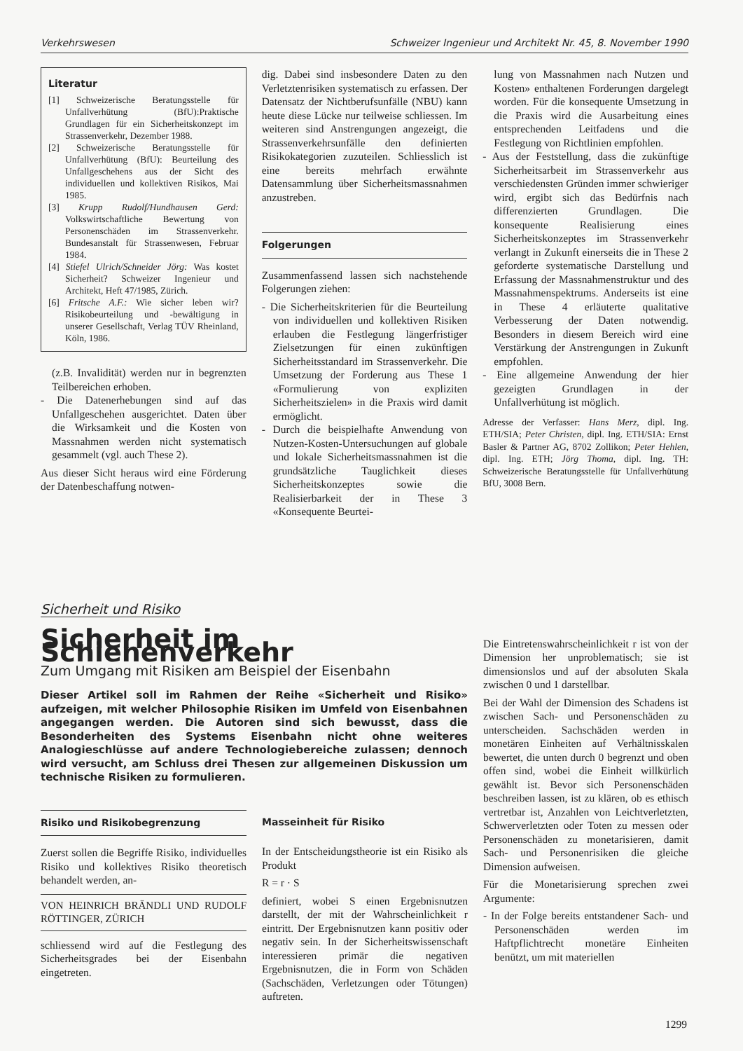Verkehrswesen Schweizer Ingenieur und Architekt Nr. 45, 8. November 1990
Literatur
[1] Schweizerische Beratungsstelle für Unfallverhütung (BfU):Praktische Grundlagen für ein Sicherheitskonzept im Strassenverkehr, Dezember 1988.
[2] Schweizerische Beratungsstelle für Unfallverhütung (BfU): Beurteilung des Unfallgeschehens aus der Sicht des individuellen und kollektiven Risikos, Mai 1985.
[3] Krupp Rudolf/Hundhausen Gerd: Volkswirtschaftliche Bewertung von Personenschäden im Strassenverkehr. Bundesanstalt für Strassenwesen, Februar 1984.
[4] Stiefel Ulrich/Schneider Jörg: Was kostet Sicherheit? Schweizer Ingenieur und Architekt, Heft 47/1985, Zürich.
[6] Fritsche A.F.: Wie sicher leben wir? Risikobeurteilung und -bewältigung in unserer Gesellschaft, Verlag TÜV Rheinland, Köln, 1986.
(z.B. Invalidität) werden nur in begrenzten Teilbereichen erhoben.
- Die Datenerhebungen sind auf das Unfallgeschehen ausgerichtet. Daten über die Wirksamkeit und die Kosten von Massnahmen werden nicht systematisch gesammelt (vgl. auch These 2).
Aus dieser Sicht heraus wird eine Förderung der Datenbeschaffung notwen-
dig. Dabei sind insbesondere Daten zu den Verletztenrisiken systematisch zu erfassen. Der Datensatz der Nichtberufsunfälle (NBU) kann heute diese Lücke nur teilweise schliessen. Im weiteren sind Anstrengungen angezeigt, die Strassenverkehrsunfälle den definierten Risikokategorien zuzuteilen. Schliesslich ist eine bereits mehrfach erwähnte Datensammlung über Sicherheitsmassnahmen anzustreben.
Folgerungen
Zusammenfassend lassen sich nachstehende Folgerungen ziehen:
- Die Sicherheitskriterien für die Beurteilung von individuellen und kollektiven Risiken erlauben die Festlegung längerfristiger Zielsetzungen für einen zukünftigen Sicherheitsstandard im Strassenverkehr. Die Umsetzung der Forderung aus These 1 «Formulierung von expliziten Sicherheitszielen» in die Praxis wird damit ermöglicht.
- Durch die beispielhafte Anwendung von Nutzen-Kosten-Untersuchungen auf globale und lokale Sicherheitsmassnahmen ist die grundsätzliche Tauglichkeit dieses Sicherheitskonzeptes sowie die Realisierbarkeit der in These 3 «Konsequente Beurtei-
lung von Massnahmen nach Nutzen und Kosten» enthaltenen Forderungen dargelegt worden. Für die konsequente Umsetzung in die Praxis wird die Ausarbeitung eines entsprechenden Leitfadens und die Festlegung von Richtlinien empfohlen.
- Aus der Feststellung, dass die zukünftige Sicherheitsarbeit im Strassenverkehr aus verschiedensten Gründen immer schwieriger wird, ergibt sich das Bedürfnis nach differenzierten Grundlagen. Die konsequente Realisierung eines Sicherheitskonzeptes im Strassenverkehr verlangt in Zukunft einerseits die in These 2 geforderte systematische Darstellung und Erfassung der Massnahmenstruktur und des Massnahmenspektrums. Anderseits ist eine in These 4 erläuterte qualitative Verbesserung der Daten notwendig. Besonders in diesem Bereich wird eine Verstärkung der Anstrengungen in Zukunft empfohlen.
- Eine allgemeine Anwendung der hier gezeigten Grundlagen in der Unfallverhütung ist möglich.
Adresse der Verfasser: Hans Merz, dipl. Ing. ETH/SIA; Peter Christen, dipl. Ing. ETH/SIA: Ernst Basler & Partner AG, 8702 Zollikon; Peter Hehlen, dipl. Ing. ETH; Jörg Thoma, dipl. Ing. TH: Schweizerische Beratungsstelle für Unfallverhütung BfU, 3008 Bern.
Sicherheit und Risiko
Sicherheit im Schienenverkehr
Zum Umgang mit Risiken am Beispiel der Eisenbahn
Dieser Artikel soll im Rahmen der Reihe «Sicherheit und Risiko» aufzeigen, mit welcher Philosophie Risiken im Umfeld von Eisenbahnen angegangen werden. Die Autoren sind sich bewusst, dass die Besonderheiten des Systems Eisenbahn nicht ohne weiteres Analogieschlüsse auf andere Technologiebereiche zulassen; dennoch wird versucht, am Schluss drei Thesen zur allgemeinen Diskussion um technische Risiken zu formulieren.
Risiko und Risikobegrenzung
Zuerst sollen die Begriffe Risiko, individuelles Risiko und kollektives Risiko theoretisch behandelt werden, an-
VON HEINRICH BRÄNDLI UND RUDOLF RÖTTINGER, ZÜRICH
schliessend wird auf die Festlegung des Sicherheitsgrades bei der Eisenbahn eingetreten.
Masseinheit für Risiko
In der Entscheidungstheorie ist ein Risiko als Produkt
R = r · S
definiert, wobei S einen Ergebnisnutzen darstellt, der mit der Wahrscheinlichkeit r eintritt. Der Ergebnisnutzen kann positiv oder negativ sein. In der Sicherheitswissenschaft interessieren primär die negativen Ergebnisnutzen, die in Form von Schäden (Sachschäden, Verletzungen oder Tötungen) auftreten.
Die Eintretenswahrscheinlichkeit r ist von der Dimension her unproblematisch; sie ist dimensionslos und auf der absoluten Skala zwischen 0 und 1 darstellbar.
Bei der Wahl der Dimension des Schadens ist zwischen Sach- und Personenschäden zu unterscheiden. Sachschäden werden in monetären Einheiten auf Verhältnisskalen bewertet, die unten durch 0 begrenzt und oben offen sind, wobei die Einheit willkürlich gewählt ist. Bevor sich Personenschäden beschreiben lassen, ist zu klären, ob es ethisch vertretbar ist, Anzahlen von Leichtverletzten, Schwerverletzten oder Toten zu messen oder Personenschäden zu monetarisieren, damit Sach- und Personenrisiken die gleiche Dimension aufweisen.
Für die Monetarisierung sprechen zwei Argumente:
- In der Folge bereits entstandener Sach- und Personenschäden werden im Haftpflichtrecht monetäre Einheiten benützt, um mit materiellen
1299